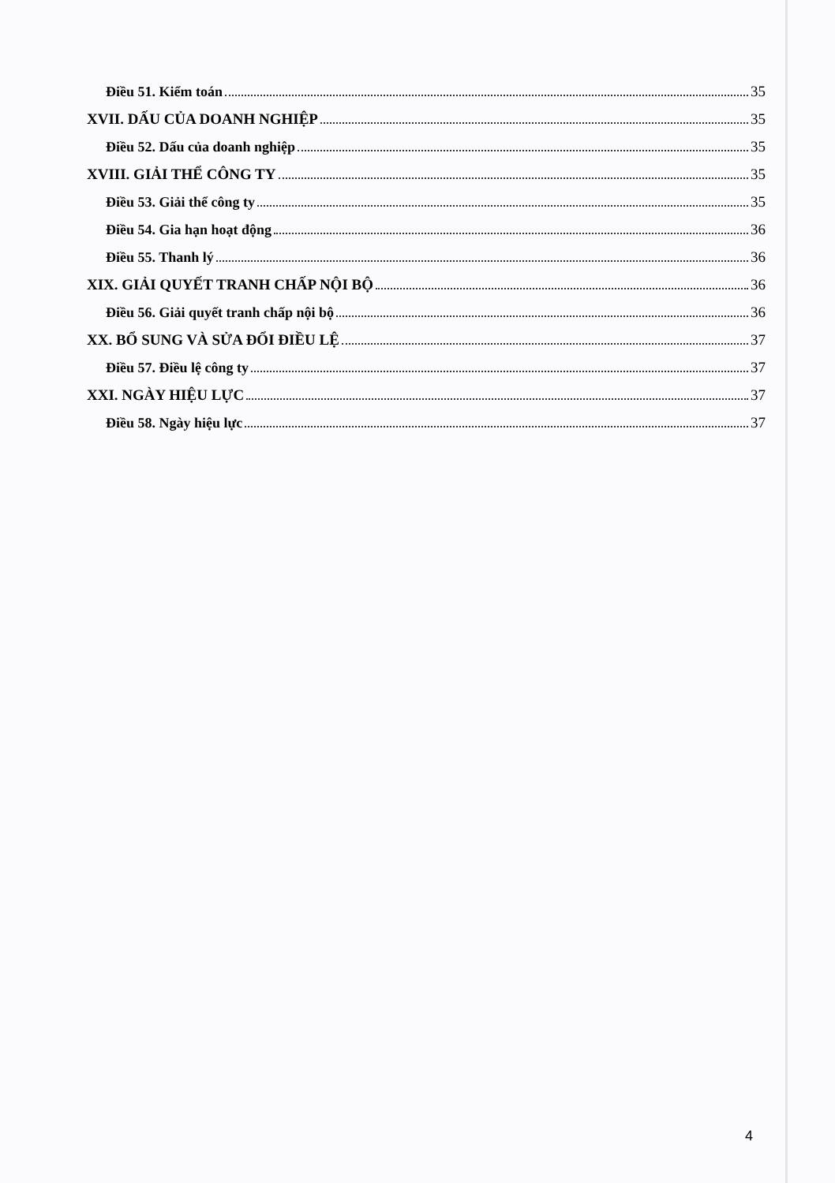Điều 51. Kiểm toán 35
XVII. DẤU CỦA DOANH NGHIỆP 35
Điều 52. Dấu của doanh nghiệp 35
XVIII. GIẢI THỂ CÔNG TY 35
Điều 53. Giải thể công ty 35
Điều 54. Gia hạn hoạt động 36
Điều 55. Thanh lý 36
XIX. GIẢI QUYẾT TRANH CHẤP NỘI BỘ 36
Điều 56. Giải quyết tranh chấp nội bộ 36
XX. BỔ SUNG VÀ SỬA ĐỔI ĐIỀU LỆ 37
Điều 57. Điều lệ công ty 37
XXI. NGÀY HIỆU LỰC 37
Điều 58. Ngày hiệu lực 37
4